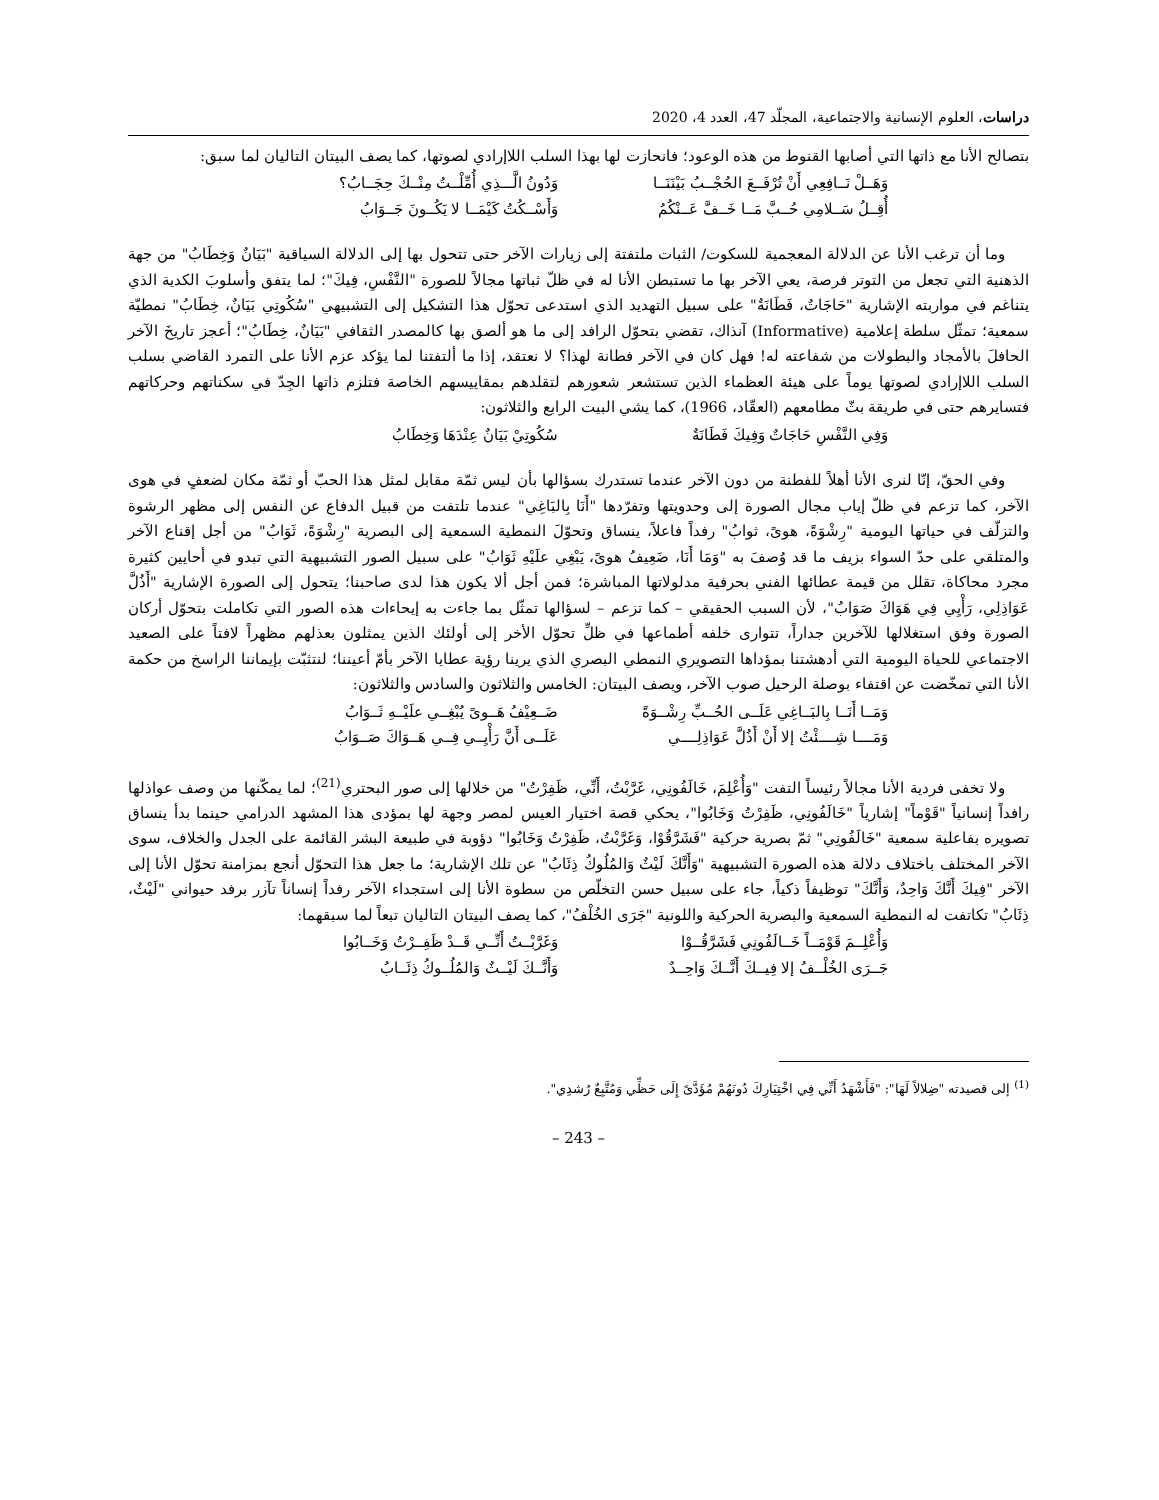دراسات، العلوم الإنسانية والاجتماعية، المجلّد 47، العدد 4، 2020
بتصالح الأنا مع ذاتها التي أصابها القنوط من هذه الوعود؛ فانحازت لها بهذا السلب اللاإرادي لصوتها، كما يصف البيتان التاليان لما سبق:
وَهَــلْ نَــافِعِي أَنْ تُرْفَــعَ الحُجْــبُ بَيْنَنَــا
وَدُونُ الَّـــذِي أُمِّلْــتُ مِنْــكَ حِجَــابُ؟
أُقِــلُ سَــلامِي حُــبَّ مَــا خَــفَّ عَــنْكُمُ
وَأَسْــكُتُ كَيْمَــا لا يَكُــونَ جَــوَابُ
وما أن ترغب الأنا عن الدلالة المعجمية للسكوت/ الثبات ملتفتة إلى زيارات الآخر حتى تتحول بها إلى الدلالة السياقية "بَيَانٌ وَخِطَابُ" من جهة الذهنية التي تجعل من التوتر فرصة، يعي الآخر بها ما تستبطن الأنا له في ظلّ ثباتها مجالاً للصورة "النَّفْسِ، فِيكَ"؛ لما يتفق وأسلوبَ الكدية الذي يتناغم في مواربته الإشارية "حَاجَاتٌ، فَطَانَةٌ" على سبيل التهديد الذي استدعى تحوّل هذا التشكيل إلى التشبيهي "سُكُوتِي بَيَانٌ، خِطَابُ" نمطيّة سمعية؛ تمثّل سلطة إعلامية (Informative) آنذاك، تقضي بتحوّل الرافد إلى ما هو ألصق بها كالمصدر الثقافي "بَيَانٌ، خِطَابُ"؛ أعجز تاريخَ الآخر الحافلَ بالأمجاد والبطولات من شفاعته له! فهل كان في الآخر فطانة لهذا؟ لا نعتقد، إذا ما ألتفتنا لما يؤكد عزم الأنا على التمرد القاضي بسلب السلب اللاإرادي لصوتها يوماً على هيئة العظماء الذين تستشعر شعورهم لتقلدهم بمقاييسهم الخاصة فتلزم ذاتها الجِدّ في سكناتهم وحركاتهم فتسايرهم حتى في طريقة بثّ مطامعهم (العقّاد، 1966)، كما يشي البيت الرابع والثلاثون:
وَفِي النَّفْسِ حَاجَاتٌ وَفِيكَ فَطَانَةٌ
سُكُوتِيْ بَيَانٌ عِنْدَهَا وَخِطَابُ
وفي الحقّ، إنّا لنرى الأنا أهلاً للفطنة من دون الآخر عندما تستدرك بسؤالها بأن ليس ثمّة مقابل لمثل هذا الحبّ أو ثمّة مكان لضعفٍ في هوى الآخر، كما تزعم في ظلّ إياب مجال الصورة إلى وحدويتها وتفرّدها "أَنَا بِالبَاغِي" عندما تلتفت من قبيل الدفاع عن النفس إلى مظهر الرشوة والتزلّف في حياتها اليومية "رِشْوَةً، هوىً، ثوابُ" رفداً فاعلاً، ينساق وتحوّلَ النمطية السمعية إلى البصرية "رِشْوَةً، ثَوَابُ" من أجل إقناع الآخر والمتلقي على حدّ السواء بزيف ما قد وُصفَ به "وَمَا أَنَا، ضَعِيفُ هوىً، يَبْغِي علَيْهِ ثَوَابُ" على سبيل الصور التشبيهية التي تبدو في أحايين كثيرة مجرد محاكاة، تقلل من قيمة عطائها الفني بحرفية مدلولاتها المباشرة؛ فمن أجل ألا يكون هذا لدى صاحبنا؛ يتحول إلى الصورة الإشارية "أَذُلَّ عَوَاذِلِي، رَأْيِي فِي هَوَاكَ صَوَابُ"، لأن السبب الحقيقي – كما تزعم – لسؤالها تمثّل بما جاءت به إيحاءات هذه الصور التي تكاملت بتحوّل أركان الصورة وفق استغلالها للآخرين جداراً، تتوارى خلفه أطماعها في ظلِّ تحوّل الأخر إلى أولئك الذين يمثلون بعذلهم مظهراً لافتاً على الصعيد الاجتماعي للحياة اليومية التي أدهشتنا بمؤداها التصويري النمطي البصري الذي يرينا رؤية عطايا الآخر بأمّ أعيننا؛ لنتثبّت بإيماننا الراسخ من حكمة الأنا التي تمخّضت عن اقتفاء بوصلة الرحيل صوب الآخر، ويصف البيتان: الخامس والثلاثون والسادس والثلاثون:
وَمَــا أَنَــا بِالبَــاغِي عَلَــى الحُــبِّ رِشْــوَةً
ضَــعِيْفُ هَــوىً يُبْغِــي علَيْــهِ ثَــوَابُ
وَمَــــا شِــــئْتُ إلا أَنْ أَذُلَّ عَوَاذِلِــــي
عَلَــى أَنَّ رَأْيِــي فِــي هَــوَاكَ صَــوَابُ
ولا تخفى فردية الأنا مجالاً رئيساً التفت "وَأُعْلِمَ، خَالَفُونِي، غَرَّبْتُ، أَنِّي، ظَفِرْتُ" من خلالها إلى صور البحتري<sup>(21)</sup>؛ لما يمكّنها من وصف عواذلها رافداً إنسانياً "قَوْماً" إشارياً "خَالَفُونِي، ظَفِرْتُ وَخَابُوا"، يحكي قصة اختيار العيس لمصر وجهة لها بمؤدى هذا المشهد الدرامي حينما بدأ ينساق تصويره بفاعلية سمعية "خَالَفُونِي" ثمّ بصرية حركية "فَشَرَّقُوْا، وَغَرَّبْتُ، ظَفِرْتُ وَخَابُوا" دؤوبة في طبيعة البشر القائمة على الجدل والخلاف، سوى الآخر المختلف باختلاف دلالة هذه الصورة التشبيهية "وَأَنَّكَ لَيْثٌ وَالمُلُوكُ ذِئَابُ" عن تلك الإشارية؛ ما جعل هذا التحوّل أنجع بمزامنة تحوّل الأنا إلى الآخر "فِيكَ أَنَّكَ وَاحِدٌ، وَأَنَّكَ" توظيفاً ذكياً، جاء على سبيل حسن التخلّص من سطوة الأنا إلى استجداء الآخر رفداً إنساناً تآزر برفد حيواني "لَيْثٌ، ذِئَابُ" تكاتفت له النمطية السمعية والبصرية الحركية واللونية "جَرَى الخُلْفُ"، كما يصف البيتان التاليان تبعاً لما سبقهما:
وَأُعْلِــمَ قَوْمَــاً خَــالَفُونِي فَشَرَّقُــوْا
وَغَرَّبْــتُ أَنِّــي قَــدْ ظَفِــرْتُ وَخَــابُوا
جَــرَى الخُلْــفُ إلا فِيــكَ أَنَّــكَ وَاحِــدٌ
وَأَنَّــكَ لَيْــثٌ وَالمُلُــوكُ ذِئَــابُ
<sup>(1)</sup> إلى قصيدته "ضِلالاً لَهَا": "فَأَشْهَدُ أَنِّي فِي اخْتِيَارِكَ دُونَهُمْ مُؤَدَّىً إِلَى حَظِّي وَمُتَّبِعٌ رُشدِي".
– 243 –